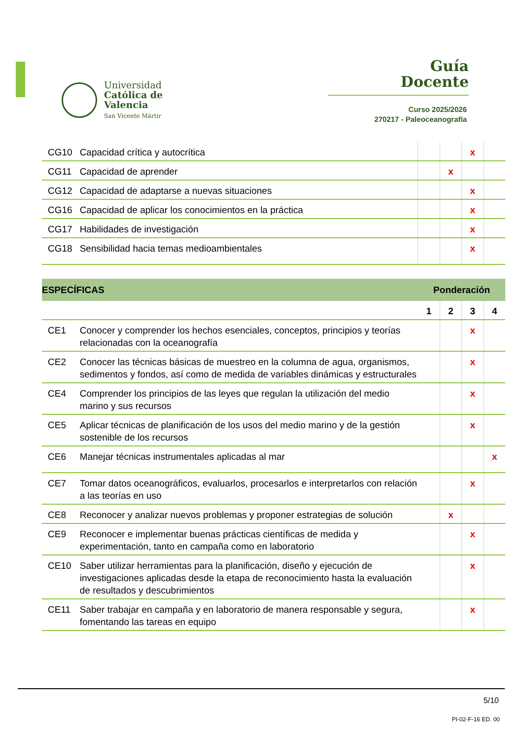Universidad
Católica de
Valencia
San Vicente Mártir
Guía
Docente
Curso 2025/2026
270217 - Paleoceanografía
| CG10 | Capacidad crítica y autocrítica | | | x | |
| CG11 | Capacidad de aprender | | x | | |
| CG12 | Capacidad de adaptarse a nuevas situaciones | | | x | |
| CG16 | Capacidad de aplicar los conocimientos en la práctica | | | x | |
| CG17 | Habilidades de investigación | | | x | |
| CG18 | Sensibilidad hacia temas medioambientales | | | x | |
| ESPECÍFICAS | | Ponderación | | | |
| | | 1 | 2 | 3 | 4 |
| CE1 | Conocer y comprender los hechos esenciales, conceptos, principios y teorías relacionadas con la oceanografía | | | x | |
| CE2 | Conocer las técnicas básicas de muestreo en la columna de agua, organismos, sedimentos y fondos, así como de medida de variables dinámicas y estructurales | | | x | |
| CE4 | Comprender los principios de las leyes que regulan la utilización del medio marino y sus recursos | | | x | |
| CE5 | Aplicar técnicas de planificación de los usos del medio marino y de la gestión sostenible de los recursos | | | x | |
| CE6 | Manejar técnicas instrumentales aplicadas al mar | | | | x |
| CE7 | Tomar datos oceanográficos, evaluarlos, procesarlos e interpretarlos con relación a las teorías en uso | | | x | |
| CE8 | Reconocer y analizar nuevos problemas y proponer estrategias de solución | | x | | |
| CE9 | Reconocer e implementar buenas prácticas científicas de medida y experimentación, tanto en campaña como en laboratorio | | | x | |
| CE10 | Saber utilizar herramientas para la planificación, diseño y ejecución de investigaciones aplicadas desde la etapa de reconocimiento hasta la evaluación de resultados y descubrimientos | | | x | |
| CE11 | Saber trabajar en campaña y en laboratorio de manera responsable y segura, fomentando las tareas en equipo | | | x | |
5/10
PI-02-F-16 ED. 00